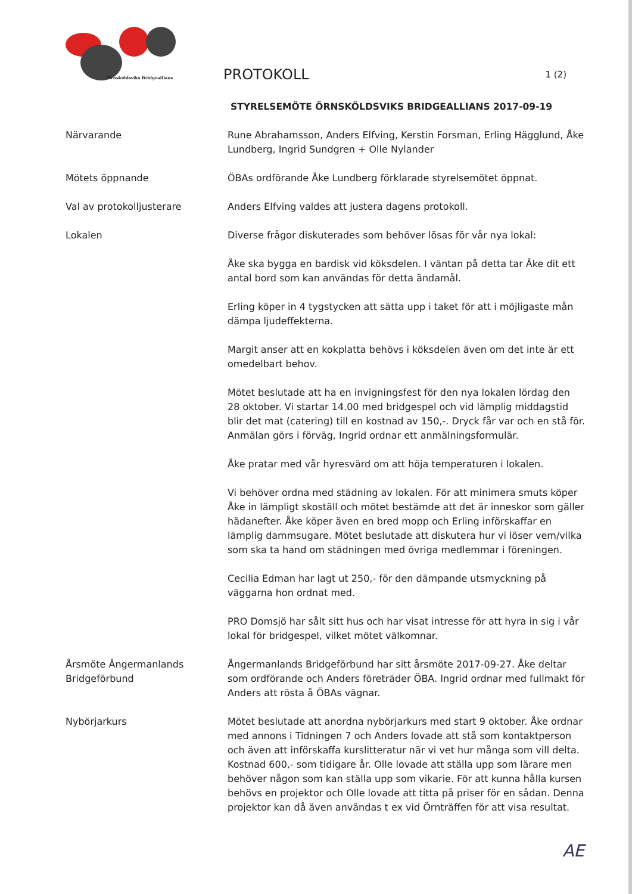Örnsköldsviks Bridgeallians
PROTOKOLL
1 (2)
STYRELSEMÖTE ÖRNSKÖLDSVIKS BRIDGEALLIANS 2017-09-19
Närvarande Rune Abrahamsson, Anders Elfving, Kerstin Forsman, Erling Hägglund, Åke Lundberg, Ingrid Sundgren + Olle Nylander
Mötets öppnande ÖBAs ordförande Åke Lundberg förklarade styrelsemötet öppnat.
Val av protokolljusterare Anders Elfving valdes att justera dagens protokoll.
Lokalen Diverse frågor diskuterades som behöver lösas för vår nya lokal:
Åke ska bygga en bardisk vid köksdelen. I väntan på detta tar Åke dit ett antal bord som kan användas för detta ändamål.
Erling köper in 4 tygstycken att sätta upp i taket för att i möjligaste mån dämpa ljudeffekterna.
Margit anser att en kokplatta behövs i köksdelen även om det inte är ett omedelbart behov.
Mötet beslutade att ha en invigningsfest för den nya lokalen lördag den 28 oktober. Vi startar 14.00 med bridgespel och vid lämplig middagstid blir det mat (catering) till en kostnad av 150,-. Dryck får var och en stå för. Anmälan görs i förväg, Ingrid ordnar ett anmälningsformulär.
Åke pratar med vår hyresvärd om att höja temperaturen i lokalen.
Vi behöver ordna med städning av lokalen. För att minimera smuts köper Åke in lämpligt skoställ och mötet bestämde att det är inneskor som gäller hädanefter. Åke köper även en bred mopp och Erling införskaffar en lämplig dammsugare. Mötet beslutade att diskutera hur vi löser vem/vilka som ska ta hand om städningen med övriga medlemmar i föreningen.
Cecilia Edman har lagt ut 250,- för den dämpande utsmyckning på väggarna hon ordnat med.
PRO Domsjö har sålt sitt hus och har visat intresse för att hyra in sig i vår lokal för bridgespel, vilket mötet välkomnar.
Årsmöte Ångermanlands Bridgeförbund
Ångermanlands Bridgeförbund har sitt årsmöte 2017-09-27. Åke deltar som ordförande och Anders företräder ÖBA. Ingrid ordnar med fullmakt för Anders att rösta å ÖBAs vägnar.
Nybörjarkurs Mötet beslutade att anordna nybörjarkurs med start 9 oktober. Åke ordnar med annons i Tidningen 7 och Anders lovade att stå som kontaktperson och även att införskaffa kurslitteratur när vi vet hur många som vill delta. Kostnad 600,- som tidigare år. Olle lovade att ställa upp som lärare men behöver någon som kan ställa upp som vikarie. För att kunna hålla kursen behövs en projektor och Olle lovade att titta på priser för en sådan. Denna projektor kan då även användas t ex vid Örnträffen för att visa resultat.
AE